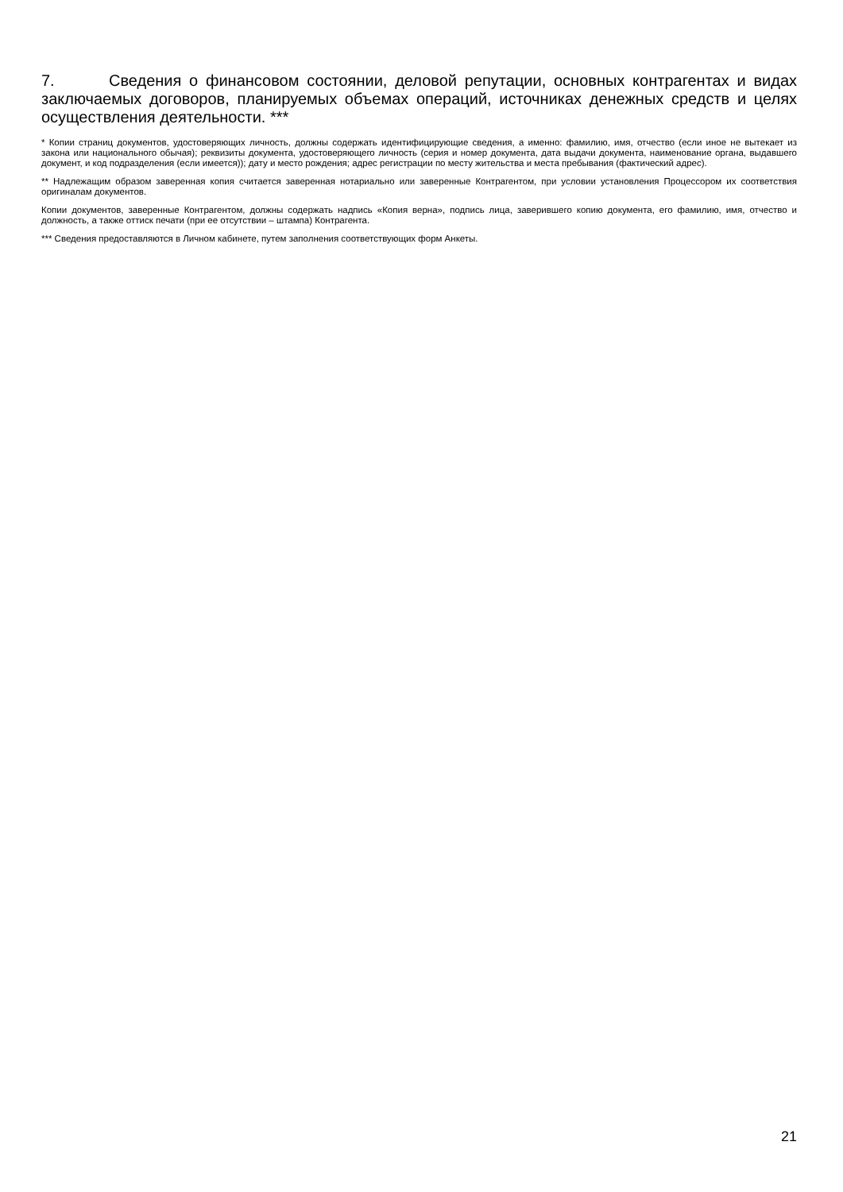7. Сведения о финансовом состоянии, деловой репутации, основных контрагентах и видах заключаемых договоров, планируемых объемах операций, источниках денежных средств и целях осуществления деятельности. ***
* Копии страниц документов, удостоверяющих личность, должны содержать идентифицирующие сведения, а именно: фамилию, имя, отчество (если иное не вытекает из закона или национального обычая); реквизиты документа, удостоверяющего личность (серия и номер документа, дата выдачи документа, наименование органа, выдавшего документ, и код подразделения (если имеется)); дату и место рождения; адрес регистрации по месту жительства и места пребывания (фактический адрес).
** Надлежащим образом заверенная копия считается заверенная нотариально или заверенные Контрагентом, при условии установления Процессором их соответствия оригиналам документов.
Копии документов, заверенные Контрагентом, должны содержать надпись «Копия верна», подпись лица, заверившего копию документа, его фамилию, имя, отчество и должность, а также оттиск печати (при ее отсутствии – штампа) Контрагента.
*** Сведения предоставляются в Личном кабинете, путем заполнения соответствующих форм Анкеты.
21